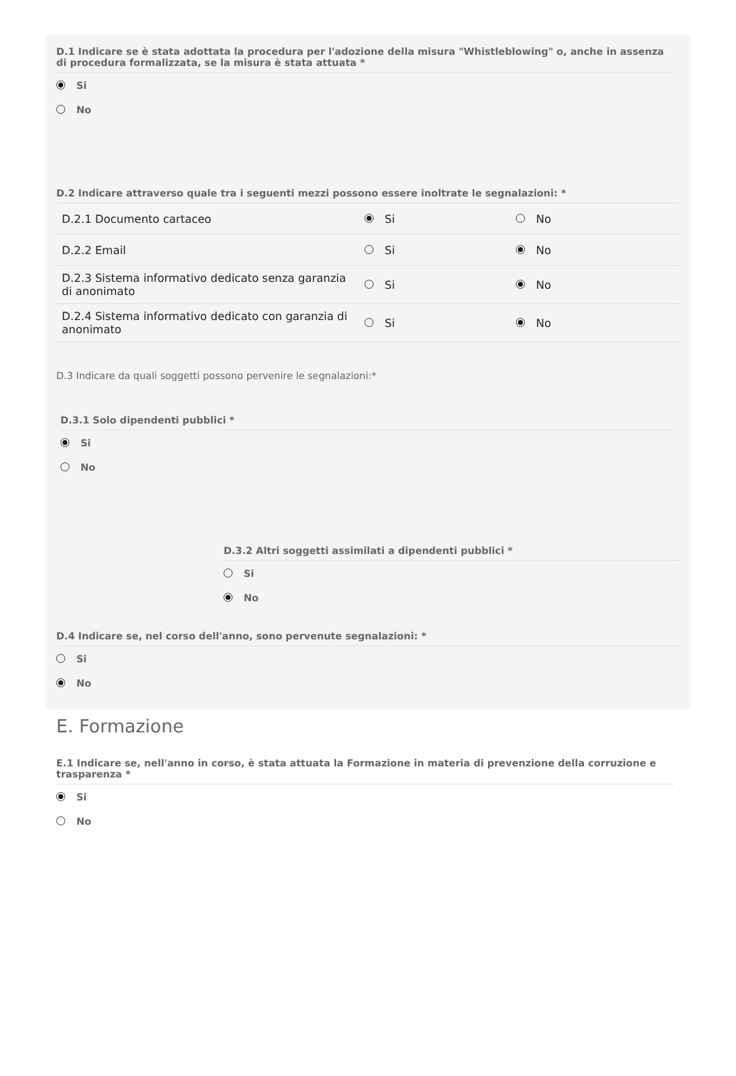D.1 Indicare se è stata adottata la procedura per l'adozione della misura "Whistleblowing" o, anche in assenza di procedura formalizzata, se la misura è stata attuata *
Si
No
D.2 Indicare attraverso quale tra i seguenti mezzi possono essere inoltrate le segnalazioni: *
| D.2.1 Documento cartaceo | Si | No |
| D.2.2 Email | Si | No |
| D.2.3 Sistema informativo dedicato senza garanzia di anonimato | Si | No |
| D.2.4 Sistema informativo dedicato con garanzia di anonimato | Si | No |
D.3 Indicare da quali soggetti possono pervenire le segnalazioni:*
D.3.1 Solo dipendenti pubblici *
Si
No
D.3.2 Altri soggetti assimilati a dipendenti pubblici *
Si
No
D.4 Indicare se, nel corso dell'anno, sono pervenute segnalazioni: *
Si
No
E. Formazione
E.1 Indicare se, nell'anno in corso, è stata attuata la Formazione in materia di prevenzione della corruzione e trasparenza *
Si
No